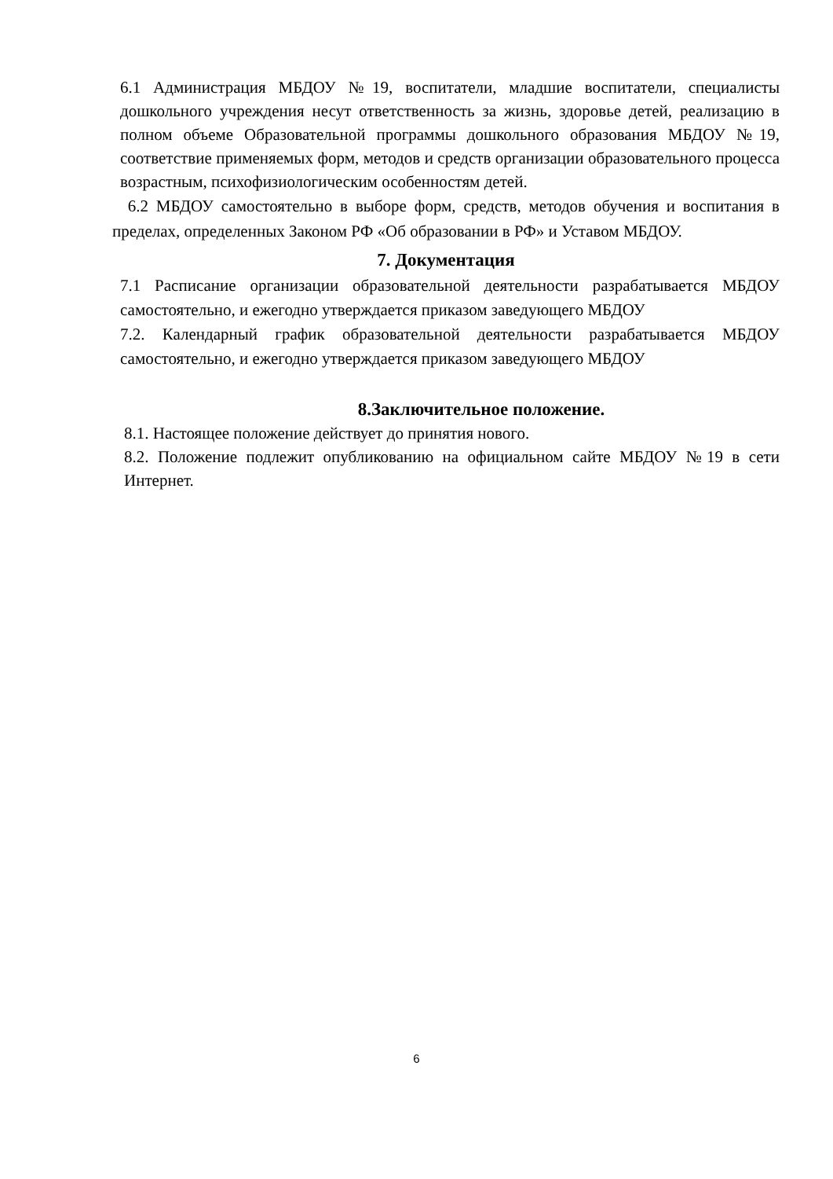6.1 Администрация МБДОУ №19, воспитатели, младшие воспитатели, специалисты дошкольного учреждения несут ответственность за жизнь, здоровье детей, реализацию в полном объеме Образовательной программы дошкольного образования МБДОУ №19, соответствие применяемых форм, методов и средств организации образовательного процесса возрастным, психофизиологическим особенностям детей.
6.2 МБДОУ самостоятельно в выборе форм, средств, методов обучения и воспитания в пределах, определенных Законом РФ «Об образовании в РФ» и Уставом МБДОУ.
7. Документация
7.1 Расписание организации образовательной деятельности разрабатывается МБДОУ самостоятельно, и ежегодно утверждается приказом заведующего МБДОУ
7.2. Календарный график образовательной деятельности разрабатывается МБДОУ самостоятельно, и ежегодно утверждается приказом заведующего МБДОУ
8.Заключительное положение.
8.1. Настоящее положение действует до принятия нового.
8.2. Положение подлежит опубликованию на официальном сайте МБДОУ №19 в сети Интернет.
6